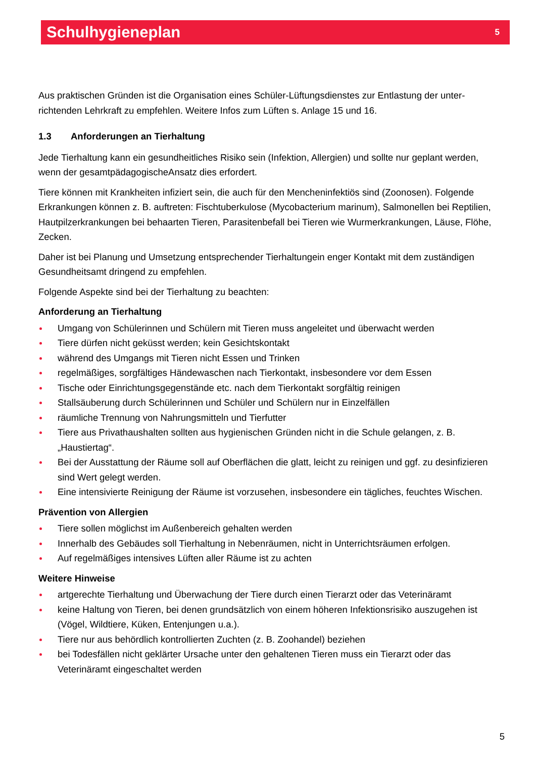Schulhygieneplan
5
Aus praktischen Gründen ist die Organisation eines Schüler-Lüftungsdienstes zur Entlastung der unter­richtenden Lehrkraft zu empfehlen. Weitere Infos zum Lüften s. Anlage 15 und 16.
1.3 Anforderungen an Tierhaltung
Jede Tierhaltung kann ein gesundheitliches Risiko sein (Infektion, Allergien) und sollte nur geplant wer­den, wenn der gesamtpädagogischeAnsatz dies erfordert.
Tiere können mit Krankheiten infiziert sein, die auch für den Mencheninfektiös sind (Zoonosen). Folgen­de Erkrankungen können z. B. auftreten: Fischtuberkulose (Mycobacterium marinum), Salmonellen bei Reptilien, Hautpilzerkrankungen bei behaarten Tieren, Parasitenbefall bei Tieren wie Wurmerkrankun­gen, Läuse, Flöhe, Zecken.
Daher ist bei Planung und Umsetzung entsprechender Tierhaltungein enger Kontakt mit dem zu­ständigen Gesundheitsamt dringend zu empfehlen.
Folgende Aspekte sind bei der Tierhaltung zu beachten:
Anforderung an Tierhaltung
Umgang von Schülerinnen und Schülern mit Tieren muss angeleitet und überwacht werden
Tiere dürfen nicht geküsst werden; kein Gesichtskontakt
während des Umgangs mit Tieren nicht Essen und Trinken
regelmäßiges, sorgfältiges Händewaschen nach Tierkontakt, insbesondere vor dem Essen
Tische oder Einrichtungsgegenstände etc. nach dem Tierkontakt sorgfältig reinigen
Stallsäuberung durch Schülerinnen und Schüler und Schülern nur in Einzelfällen
räumliche Trennung von Nahrungsmitteln und Tierfutter
Tiere aus Privathaushalten sollten aus hygienischen Gründen nicht in die Schule gelangen, z. B. „Haustiertag“.
Bei der Ausstattung der Räume soll auf Oberflächen die glatt, leicht zu reinigen und ggf. zu desinfi­zieren sind Wert gelegt werden.
Eine intensivierte Reinigung der Räume ist vorzusehen, insbesondere ein tägliches, feuchtes Wi­schen.
Prävention von Allergien
Tiere sollen möglichst im Außenbereich gehalten werden
Innerhalb des Gebäudes soll Tierhaltung in Nebenräumen, nicht in Unterrichtsräumen erfolgen.
Auf regelmäßiges intensives Lüften aller Räume ist zu achten
Weitere Hinweise
artgerechte Tierhaltung und Überwachung der Tiere durch einen Tierarzt oder das Veterinäramt
keine Haltung von Tieren, bei denen grundsätzlich von einem höheren Infektionsrisiko auszugehen ist (Vögel, Wildtiere, Küken, Entenjungen u.a.).
Tiere nur aus behördlich kontrollierten Zuchten (z. B. Zoohandel) beziehen
bei Todesfällen nicht geklärter Ursache unter den gehaltenen Tieren muss ein Tierarzt oder das Veterinäramt eingeschaltet werden
5